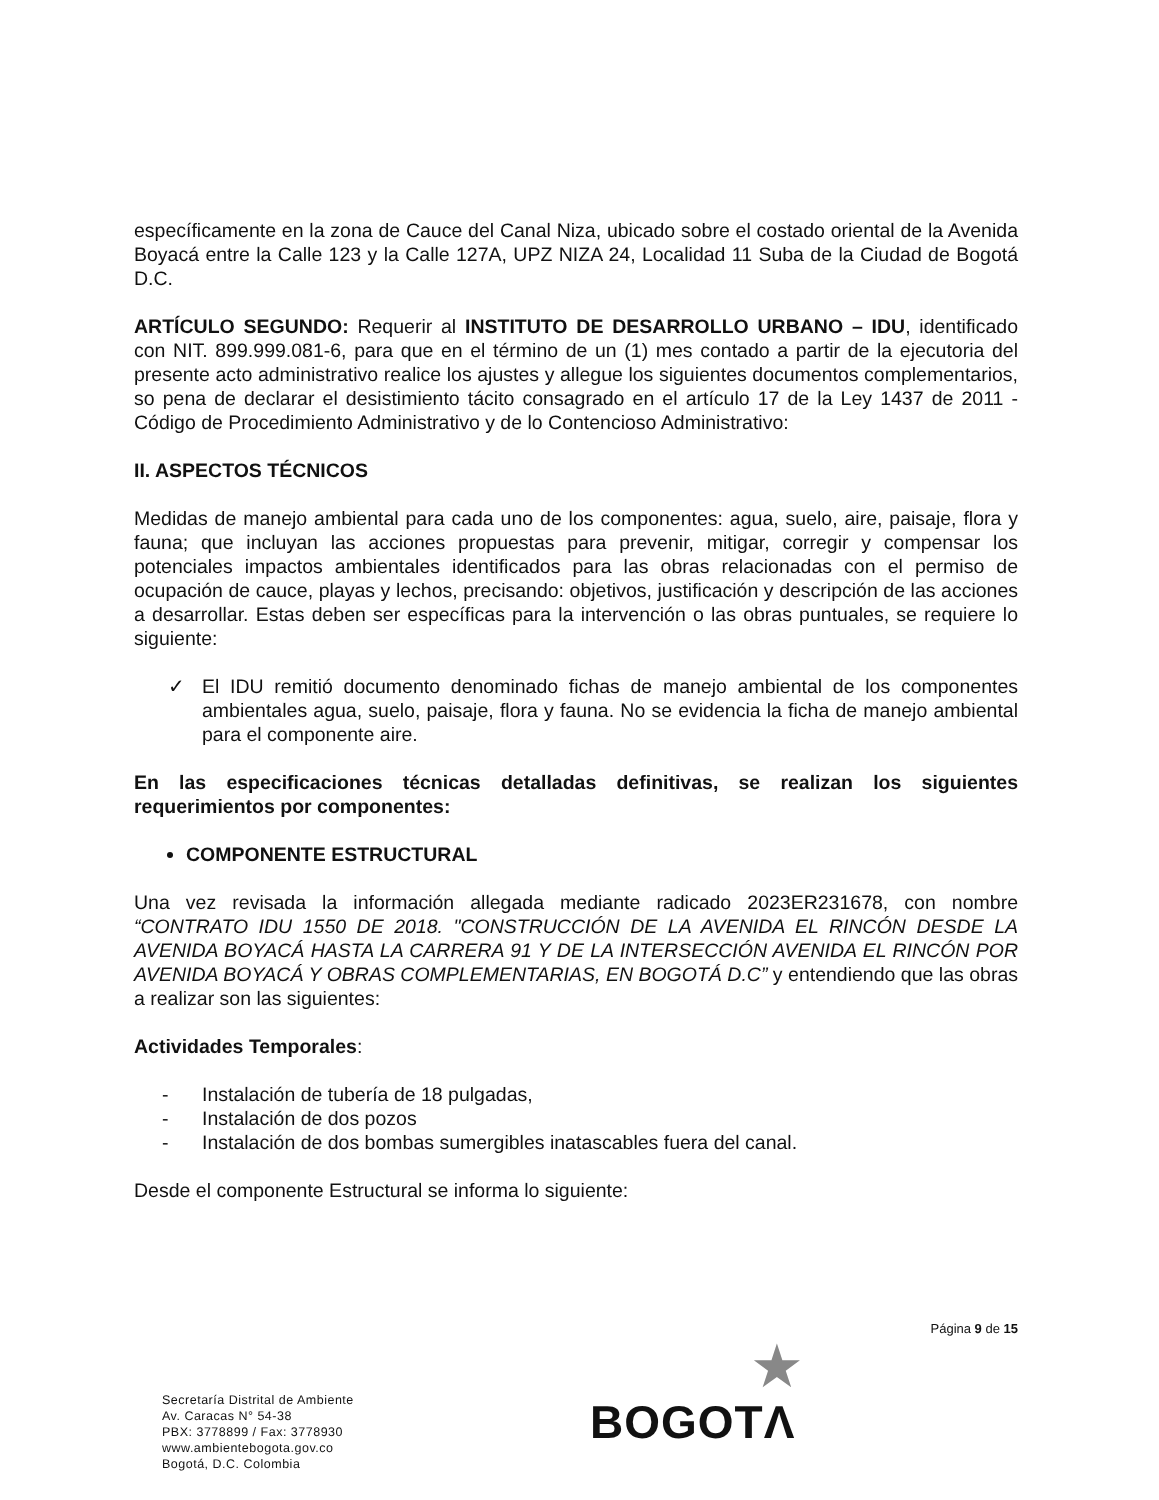específicamente en la zona de Cauce del Canal Niza, ubicado sobre el costado oriental de la Avenida Boyacá entre la Calle 123 y la Calle 127A, UPZ NIZA 24, Localidad 11 Suba de la Ciudad de Bogotá D.C.
ARTÍCULO SEGUNDO: Requerir al INSTITUTO DE DESARROLLO URBANO – IDU, identificado con NIT. 899.999.081-6, para que en el término de un (1) mes contado a partir de la ejecutoria del presente acto administrativo realice los ajustes y allegue los siguientes documentos complementarios, so pena de declarar el desistimiento tácito consagrado en el artículo 17 de la Ley 1437 de 2011 - Código de Procedimiento Administrativo y de lo Contencioso Administrativo:
II. ASPECTOS TÉCNICOS
Medidas de manejo ambiental para cada uno de los componentes: agua, suelo, aire, paisaje, flora y fauna; que incluyan las acciones propuestas para prevenir, mitigar, corregir y compensar los potenciales impactos ambientales identificados para las obras relacionadas con el permiso de ocupación de cauce, playas y lechos, precisando: objetivos, justificación y descripción de las acciones a desarrollar. Estas deben ser específicas para la intervención o las obras puntuales, se requiere lo siguiente:
✓ El IDU remitió documento denominado fichas de manejo ambiental de los componentes ambientales agua, suelo, paisaje, flora y fauna. No se evidencia la ficha de manejo ambiental para el componente aire.
En las especificaciones técnicas detalladas definitivas, se realizan los siguientes requerimientos por componentes:
COMPONENTE ESTRUCTURAL
Una vez revisada la información allegada mediante radicado 2023ER231678, con nombre “CONTRATO IDU 1550 DE 2018. "CONSTRUCCIÓN DE LA AVENIDA EL RINCÓN DESDE LA AVENIDA BOYACÁ HASTA LA CARRERA 91 Y DE LA INTERSECCIÓN AVENIDA EL RINCÓN POR AVENIDA BOYACÁ Y OBRAS COMPLEMENTARIAS, EN BOGOTÁ D.C” y entendiendo que las obras a realizar son las siguientes:
Actividades Temporales:
- Instalación de tubería de 18 pulgadas,
- Instalación de dos pozos
- Instalación de dos bombas sumergibles inatascables fuera del canal.
Desde el componente Estructural se informa lo siguiente:
Página 9 de 15
Secretaría Distrital de Ambiente
Av. Caracas N° 54-38
PBX: 3778899 / Fax: 3778930
www.ambientebogota.gov.co
Bogotá, D.C. Colombia
★
BOGOTΛ